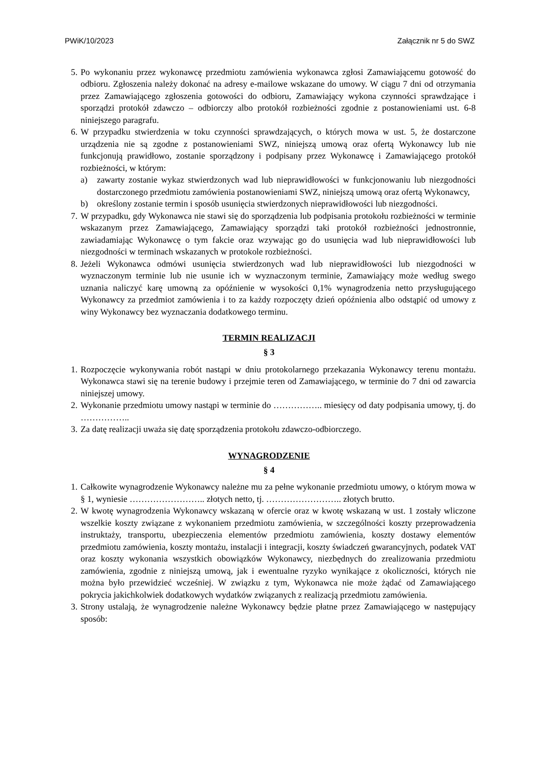PWiK/10/2023 Załącznik nr 5 do SWZ
5. Po wykonaniu przez wykonawcę przedmiotu zamówienia wykonawca zgłosi Zamawiającemu gotowość do odbioru. Zgłoszenia należy dokonać na adresy e-mailowe wskazane do umowy. W ciągu 7 dni od otrzymania przez Zamawiającego zgłoszenia gotowości do odbioru, Zamawiający wykona czynności sprawdzające i sporządzi protokół zdawczo – odbiorczy albo protokół rozbieżności zgodnie z postanowieniami ust. 6-8 niniejszego paragrafu.
6. W przypadku stwierdzenia w toku czynności sprawdzających, o których mowa w ust. 5, że dostarczone urządzenia nie są zgodne z postanowieniami SWZ, niniejszą umową oraz ofertą Wykonawcy lub nie funkcjonują prawidłowo, zostanie sporządzony i podpisany przez Wykonawcę i Zamawiającego protokół rozbieżności, w którym:
a) zawarty zostanie wykaz stwierdzonych wad lub nieprawidłowości w funkcjonowaniu lub niezgodności dostarczonego przedmiotu zamówienia postanowieniami SWZ, niniejszą umową oraz ofertą Wykonawcy,
b) określony zostanie termin i sposób usunięcia stwierdzonych nieprawidłowości lub niezgodności.
7. W przypadku, gdy Wykonawca nie stawi się do sporządzenia lub podpisania protokołu rozbieżności w terminie wskazanym przez Zamawiającego, Zamawiający sporządzi taki protokół rozbieżności jednostronnie, zawiadamiając Wykonawcę o tym fakcie oraz wzywając go do usunięcia wad lub nieprawidłowości lub niezgodności w terminach wskazanych w protokole rozbieżności.
8. Jeżeli Wykonawca odmówi usunięcia stwierdzonych wad lub nieprawidłowości lub niezgodności w wyznaczonym terminie lub nie usunie ich w wyznaczonym terminie, Zamawiający może według swego uznania naliczyć karę umowną za opóźnienie w wysokości 0,1% wynagrodzenia netto przysługującego Wykonawcy za przedmiot zamówienia i to za każdy rozpoczęty dzień opóźnienia albo odstąpić od umowy z winy Wykonawcy bez wyznaczania dodatkowego terminu.
TERMIN REALIZACJI
§ 3
1. Rozpoczęcie wykonywania robót nastąpi w dniu protokolarnego przekazania Wykonawcy terenu montażu. Wykonawca stawi się na terenie budowy i przejmie teren od Zamawiającego, w terminie do 7 dni od zawarcia niniejszej umowy.
2. Wykonanie przedmiotu umowy nastąpi w terminie do …………….. miesięcy od daty podpisania umowy, tj. do ……………..
3. Za datę realizacji uważa się datę sporządzenia protokołu zdawczo-odbiorczego.
WYNAGRODZENIE
§ 4
1. Całkowite wynagrodzenie Wykonawcy należne mu za pełne wykonanie przedmiotu umowy, o którym mowa w § 1, wyniesie …………………….. złotych netto, tj. …………………….. złotych brutto.
2. W kwotę wynagrodzenia Wykonawcy wskazaną w ofercie oraz w kwotę wskazaną w ust. 1 zostały wliczone wszelkie koszty związane z wykonaniem przedmiotu zamówienia, w szczególności koszty przeprowadzenia instruktaży, transportu, ubezpieczenia elementów przedmiotu zamówienia, koszty dostawy elementów przedmiotu zamówienia, koszty montażu, instalacji i integracji, koszty świadczeń gwarancyjnych, podatek VAT oraz koszty wykonania wszystkich obowiązków Wykonawcy, niezbędnych do zrealizowania przedmiotu zamówienia, zgodnie z niniejszą umową, jak i ewentualne ryzyko wynikające z okoliczności, których nie można było przewidzieć wcześniej. W związku z tym, Wykonawca nie może żądać od Zamawiającego pokrycia jakichkolwiek dodatkowych wydatków związanych z realizacją przedmiotu zamówienia.
3. Strony ustalają, że wynagrodzenie należne Wykonawcy będzie płatne przez Zamawiającego w następujący sposób: